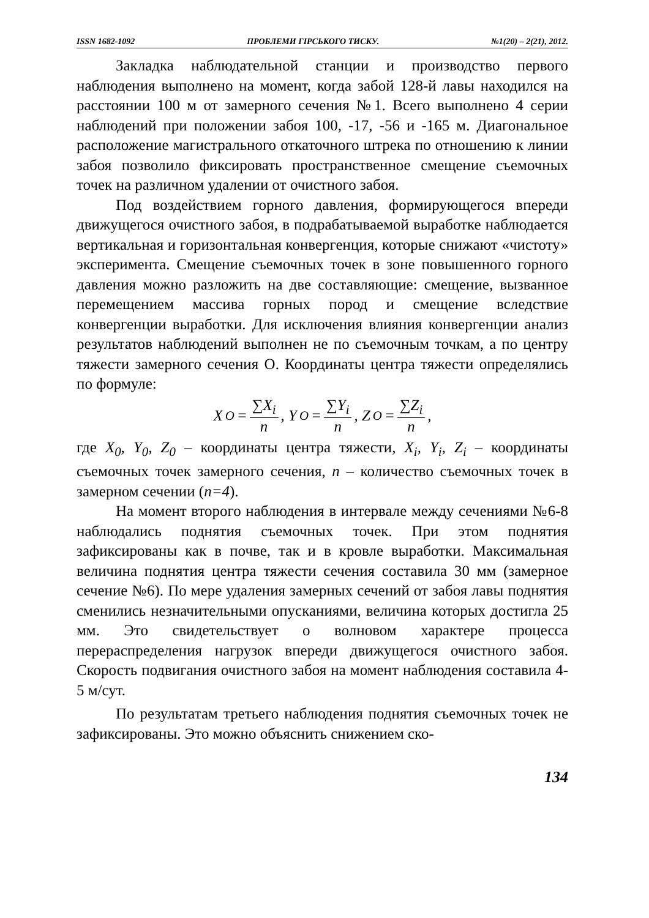ISSN 1682-1092 ПРОБЛЕМИ ГІРСЬКОГО ТИСКУ. №1(20) – 2(21), 2012.
Закладка наблюдательной станции и производство первого наблюдения выполнено на момент, когда забой 128-й лавы находился на расстоянии 100 м от замерного сечения №1. Всего выполнено 4 серии наблюдений при положении забоя 100, -17, -56 и -165 м. Диагональное расположение магистрального откаточного штрека по отношению к линии забоя позволило фиксировать пространственное смещение съемочных точек на различном удалении от очистного забоя.
Под воздействием горного давления, формирующегося впереди движущегося очистного забоя, в подрабатываемой выработке наблюдается вертикальная и горизонтальная конвергенция, которые снижают «чистоту» эксперимента. Смещение съемочных точек в зоне повышенного горного давления можно разложить на две составляющие: смещение, вызванное перемещением массива горных пород и смещение вследствие конвергенции выработки. Для исключения влияния конвергенции анализ результатов наблюдений выполнен не по съемочным точкам, а по центру тяжести замерного сечения О. Координаты центра тяжести определялись по формуле:
X<sub>O</sub> = ∑X<sub>i</sub> n, Y<sub>O</sub> = ∑Y<sub>i</sub> n, Z<sub>O</sub> = ∑Z<sub>i</sub> n ,
где X<sub>0</sub>, Y<sub>0</sub>, Z<sub>0</sub> – координаты центра тяжести, X<sub>i</sub>, Y<sub>i</sub>, Z<sub>i</sub> – координаты съемочных точек замерного сечения, n – количество съемочных точек в замерном сечении (n=4).
На момент второго наблюдения в интервале между сечениями №6-8 наблюдались поднятия съемочных точек. При этом поднятия зафиксированы как в почве, так и в кровле выработки. Максимальная величина поднятия центра тяжести сечения составила 30 мм (замерное сечение №6). По мере удаления замерных сечений от забоя лавы поднятия сменились незначительными опусканиями, величина которых достигла 25 мм. Это свидетельствует о волновом характере процесса перераспределения нагрузок впереди движущегося очистного забоя. Скорость подвигания очистного забоя на момент наблюдения составила 4-5 м/сут.
По результатам третьего наблюдения поднятия съемочных точек не зафиксированы. Это можно объяснить снижением ско-
134